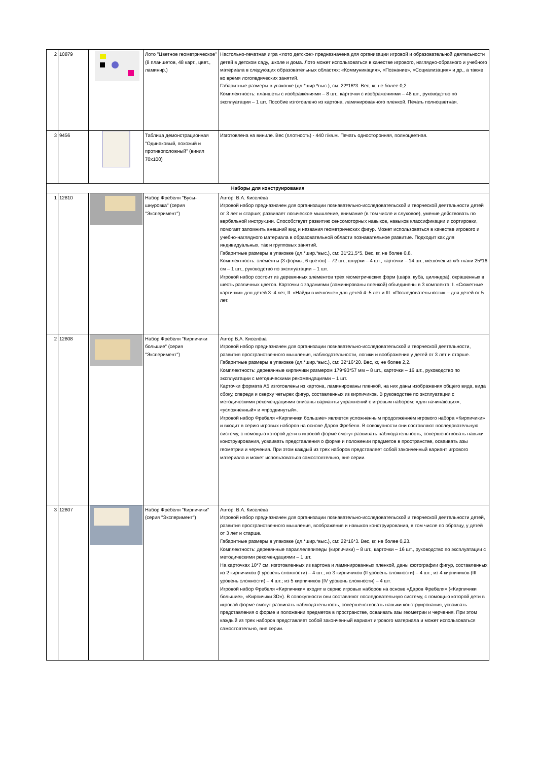| 2 | 10879 | | Лото "Цветное геометрическое" (8 планшетов, 48 карт., цвет., ламинир.) | Настольно-печатная игра «лото детское» предназначена для организации игровой и образовательной деятельности детей в детском саду, школе и дома. Лото может использоваться в качестве игрового, наглядно-образного и учебного материала в следующих образовательных областях: «Коммуникация», «Познание», «Социализация» и др., а также во время логопедических занятий. Габаритные размеры в упаковке (дл.*шир.*выс.), см: 22*16*3. Вес, кг, не более 0,2. Комплектность: планшеты с изображениями – 8 шт., карточки с изображениями – 48 шт., руководство по эксплуатации – 1 шт. Пособие изготовлено из картона, ламинированного пленкой. Печать полноцветная. |
| 3 | 9456 | | Таблица демонстрационная "Одинаковый, похожий и противоположный" (винил 70х100) | Изготовлена на виниле. Вес (плотность) - 440 г/кв.м. Печать односторонняя, полноцветная. |
| Наборы для конструирования | | | | |
| 1 | 12810 | | Набор Фребеля "Бусы-шнуровка" (серия "Эксперимент") | Автор: В.А. Киселёва Игровой набор предназначен для организации познавательно-исследовательской и творческой деятельности детей от 3 лет и старше; развивает логическое мышление, внимание (в том числе и слуховое), умение действовать по вербальной инструкции. Способствует развитию сенсомоторных навыков, навыков классификации и сортировки, помогает запомнить внешний вид и названия геометрических фигур. Может использоваться в качестве игрового и учебно-наглядного материала в образовательной области познавательное развитие. Подходит как для индивидуальных, так и групповых занятий. Габаритные размеры в упаковке (дл.*шир.*выс.), см: 31*21,5*5. Вес, кг, не более 0,8. Комплектность: элементы (3 формы, 6 цветов) – 72 шт., шнурки – 4 шт., карточки – 14 шт., мешочек из х/б ткани 25*16 см – 1 шт., руководство по эксплуатации – 1 шт. Игровой набор состоит из деревянных элементов трех геометрических форм (шара, куба, цилиндра), окрашенных в шесть различных цветов. Карточки с заданиями (ламинированы пленкой) объединены в 3 комплекта: I. «Сюжетные картинки» для детей 3–4 лет, II. «Найди в мешочке» для детей 4–5 лет и III. «Последовательности» – для детей от 5 лет. |
| 2 | 12808 | | Набор Фребеля "Кирпичики большие" (серия "Эксперимент") | Автор В.А. Киселёва Игровой набор предназначен для организации познавательно-исследовательской и творческой деятельности, развития пространственного мышления, наблюдательности, логики и воображения у детей от 3 лет и старше. Габаритные размеры в упаковке (дл.*шир.*выс.), см: 32*16*20. Вес, кг, не более 2,2. Комплектность: деревянные кирпичики размером 179*93*57 мм – 8 шт., карточки – 16 шт., руководство по эксплуатации с методическими рекомендациями – 1 шт. Карточки формата А5 изготовлены из картона, ламинированы пленкой, на них даны изображения общего вида, вида сбоку, спереди и сверху четырех фигур, составленных из кирпичиков. В руководстве по эксплуатации с методическими рекомендациями описаны варианты упражнений с игровым набором: «для начинающих», «усложненный» и «продвинутый». Игровой набор Фребеля «Кирпичики большие» является усложненным продолжением игрового набора «Кирпичики» и входит в серию игровых наборов на основе Даров Фребеля. В совокупности они составляют последовательную систему, с помощью которой дети в игровой форме смогут развивать наблюдательность, совершенствовать навыки конструирования, усваивать представления о форме и положении предметов в пространстве, осваивать азы геометрии и черчения. При этом каждый из трех наборов представляет собой законченный вариант игрового материала и может использоваться самостоятельно, вне серии. |
| 3 | 12807 | | Набор Фребеля "Кирпичики" (серия "Эксперимент") | Автор: В.А. Киселёва Игровой набор предназначен для организации познавательно-исследовательской и творческой деятельности детей, развития пространственного мышления, воображения и навыков конструирования, в том числе по образцу, у детей от 3 лет и старше. Габаритные размеры в упаковке (дл.*шир.*выс.), см: 22*16*3. Вес, кг, не более 0,23. Комплектность: деревянные параллелепипеды (кирпичики) – 8 шт., карточки – 16 шт., руководство по эксплуатации с методическими рекомендациями – 1 шт. На карточках 10*7 см, изготовленных из картона и ламинированных пленкой, даны фотографии фигур, составленных из 2 кирпичиков (I уровень сложности) – 4 шт.; из 3 кирпичиков (II уровень сложности) – 4 шт.; из 4 кирпичиков (III уровень сложности) – 4 шт.; из 5 кирпичиков (IV уровень сложности) – 4 шт. Игровой набор Фребеля «Кирпичики» входит в серию игровых наборов на основе «Даров Фребеля» («Кирпичики большие», «Кирпичики 3D»). В совокупности они составляют последовательную систему, с помощью которой дети в игровой форме смогут развивать наблюдательность, совершенствовать навыки конструирования, усваивать представления о форме и положении предметов в пространстве, осваивать азы геометрии и черчения. При этом каждый из трех наборов представляет собой законченный вариант игрового материала и может использоваться самостоятельно, вне серии. |